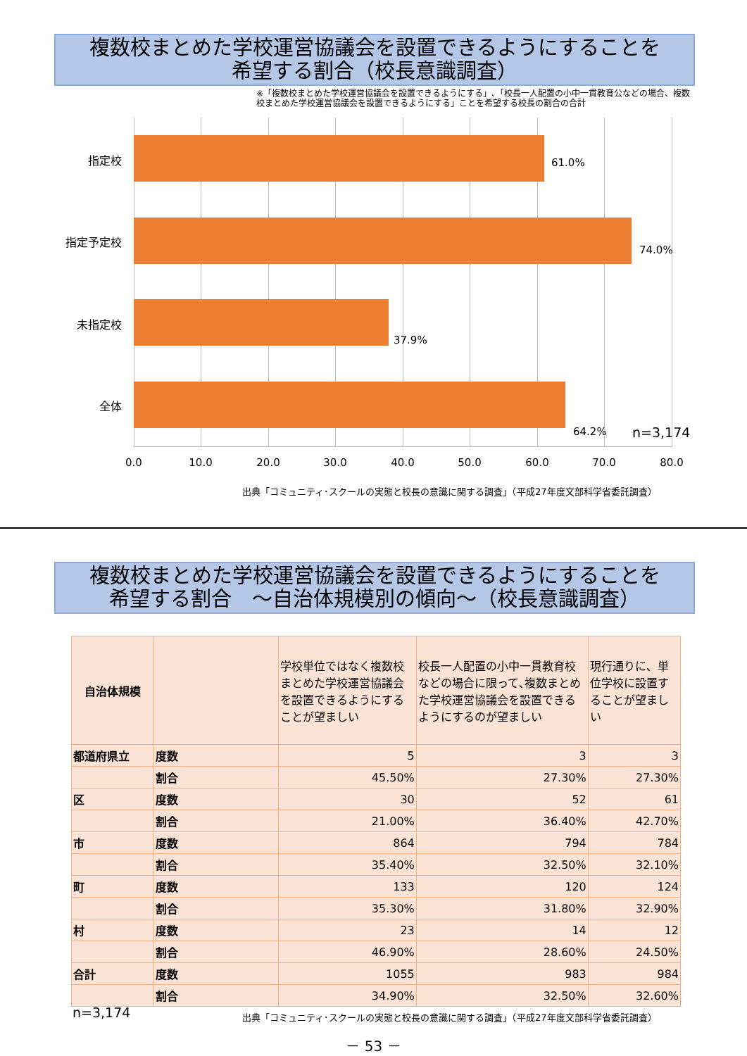複数校まとめた学校運営協議会を設置できるようにすることを
希望する割合（校長意識調査）
※「複数校まとめた学校運営協議会を設置できるようにする」､「校長一人配置の小中一貫教育公などの場合、複数校まとめた学校運営協議会を設置できるようにする」ことを希望する校長の割合の合計
指定校 61.0%
指定予定校
74.0%
未指定校
37.9%
全体
64.2% n=3,174
0.0 10.0 20.0 30.0 40.0 50.0 60.0 70.0 80.0
出典「コミュニティ･スクールの実態と校長の意識に関する調査」（平成27年度文部科学省委託調査）
複数校まとめた学校運営協議会を設置できるようにすることを
希望する割合　～自治体規模別の傾向～（校長意識調査）
| 自治体規模 | | 学校単位ではなく複数校まとめた学校運営協議会を設置できるようにすることが望ましい | 校長一人配置の小中一貫教育校などの場合に限って､複数まとめた学校運営協議会を設置できるようにするのが望ましい | 現行通りに、単位学校に設置することが望ましい |
| --- | --- | --- | --- | --- |
| 都道府県立 | 度数 | 5 | 3 | 3 |
| | 割合 | 45.50% | 27.30% | 27.30% |
| 区 | 度数 | 30 | 52 | 61 |
| | 割合 | 21.00% | 36.40% | 42.70% |
| 市 | 度数 | 864 | 794 | 784 |
| | 割合 | 35.40% | 32.50% | 32.10% |
| 町 | 度数 | 133 | 120 | 124 |
| | 割合 | 35.30% | 31.80% | 32.90% |
| 村 | 度数 | 23 | 14 | 12 |
| | 割合 | 46.90% | 28.60% | 24.50% |
| 合計 | 度数 | 1055 | 983 | 984 |
| | 割合 | 34.90% | 32.50% | 32.60% |
n=3,174
出典「コミュニティ･スクールの実態と校長の意識に関する調査」（平成27年度文部科学省委託調査）
－ 53 －